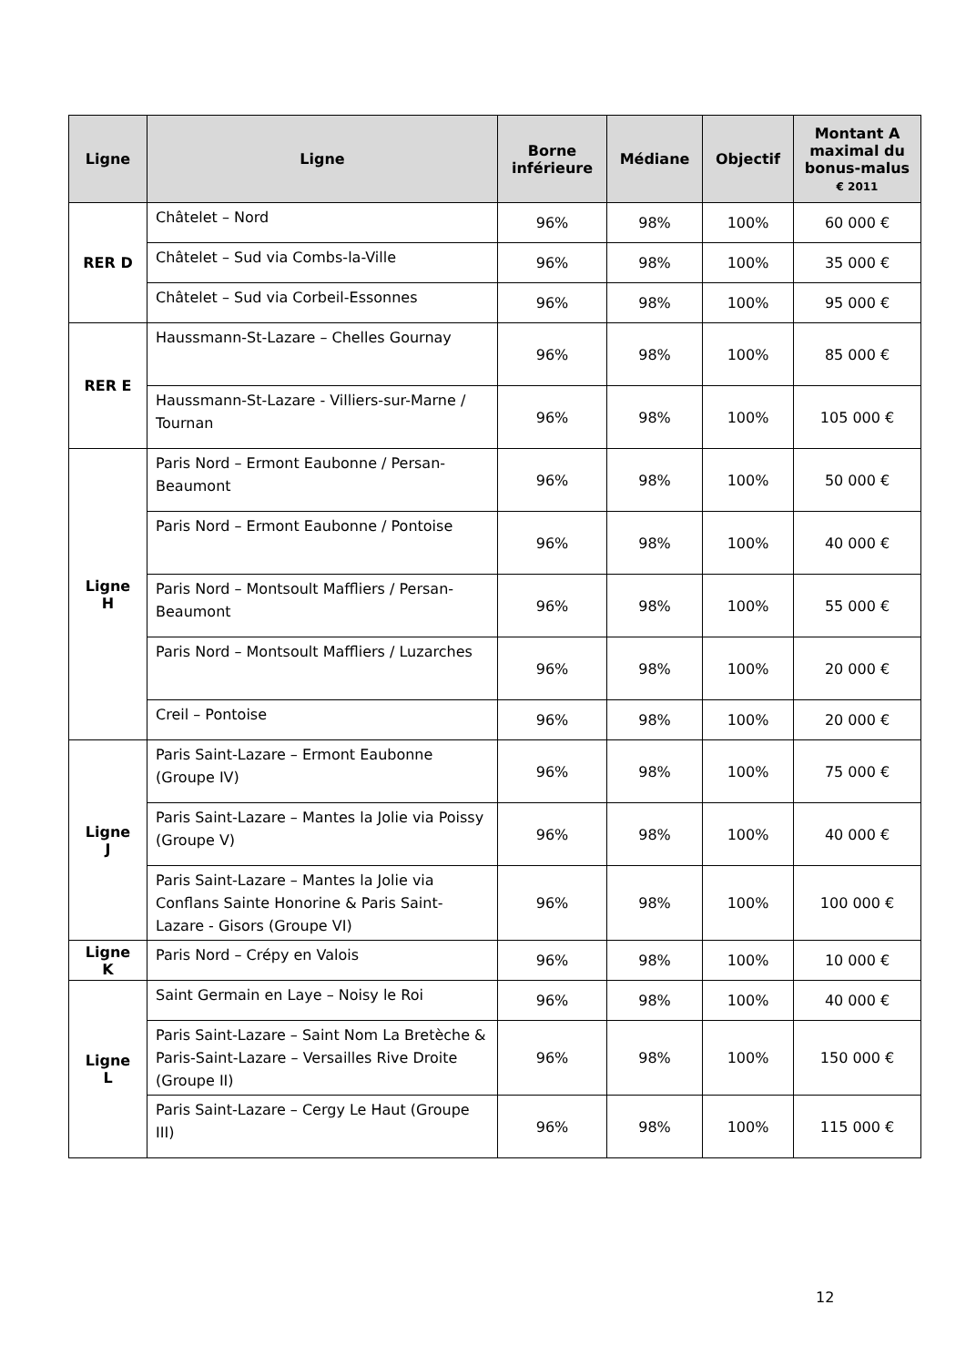| Ligne | Ligne | Borne inférieure | Médiane | Objectif | Montant A maximal du bonus-malus € 2011 |
| --- | --- | --- | --- | --- | --- |
| RER D | Châtelet – Nord | 96% | 98% | 100% | 60 000 € |
| | Châtelet – Sud via Combs-la-Ville | 96% | 98% | 100% | 35 000 € |
| | Châtelet – Sud via Corbeil-Essonnes | 96% | 98% | 100% | 95 000 € |
| RER E | Haussmann-St-Lazare – Chelles Gournay | 96% | 98% | 100% | 85 000 € |
| | Haussmann-St-Lazare - Villiers-sur-Marne / Tournan | 96% | 98% | 100% | 105 000 € |
| Ligne H | Paris Nord – Ermont Eaubonne / Persan-Beaumont | 96% | 98% | 100% | 50 000 € |
| | Paris Nord – Ermont Eaubonne / Pontoise | 96% | 98% | 100% | 40 000 € |
| | Paris Nord – Montsoult Maffliers / Persan-Beaumont | 96% | 98% | 100% | 55 000 € |
| | Paris Nord – Montsoult Maffliers / Luzarches | 96% | 98% | 100% | 20 000 € |
| | Creil – Pontoise | 96% | 98% | 100% | 20 000 € |
| Ligne J | Paris Saint-Lazare – Ermont Eaubonne (Groupe IV) | 96% | 98% | 100% | 75 000 € |
| | Paris Saint-Lazare – Mantes la Jolie via Poissy (Groupe V) | 96% | 98% | 100% | 40 000 € |
| | Paris Saint-Lazare – Mantes la Jolie via Conflans Sainte Honorine & Paris Saint-Lazare - Gisors (Groupe VI) | 96% | 98% | 100% | 100 000 € |
| Ligne K | Paris Nord – Crépy en Valois | 96% | 98% | 100% | 10 000 € |
| Ligne L | Saint Germain en Laye – Noisy le Roi | 96% | 98% | 100% | 40 000 € |
| | Paris Saint-Lazare – Saint Nom La Bretèche & Paris-Saint-Lazare – Versailles Rive Droite (Groupe II) | 96% | 98% | 100% | 150 000 € |
| | Paris Saint-Lazare – Cergy Le Haut (Groupe III) | 96% | 98% | 100% | 115 000 € |
12